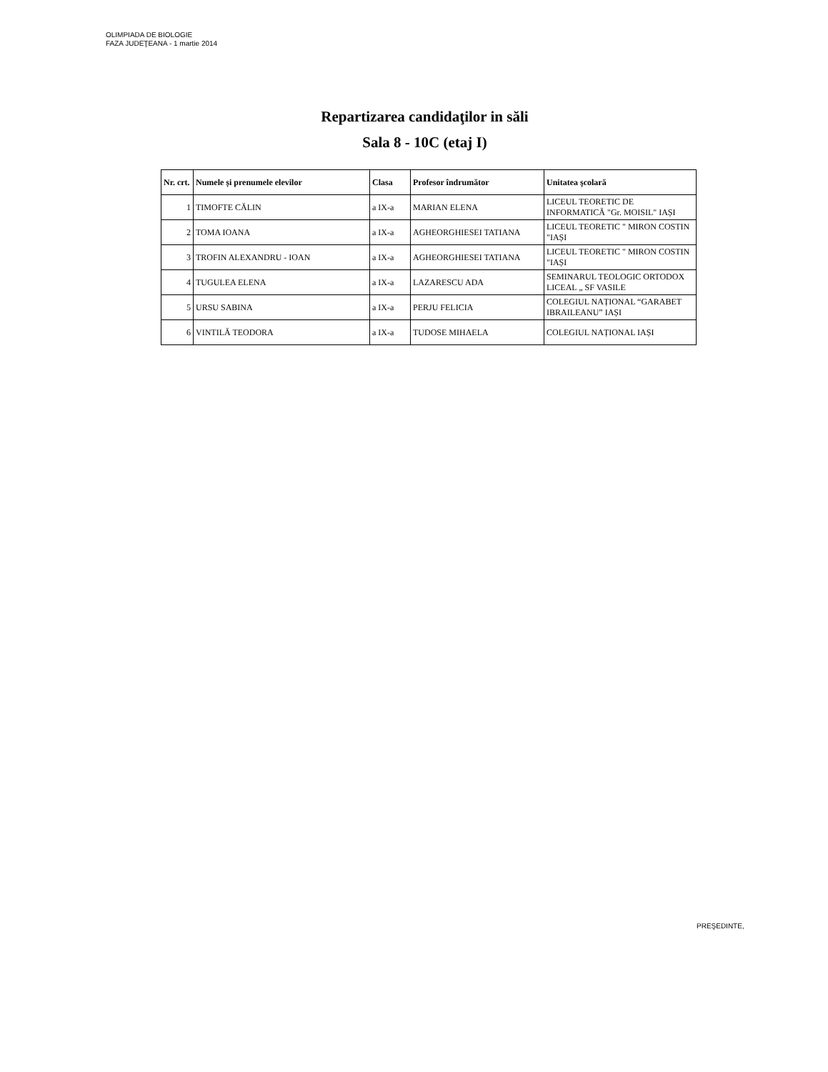OLIMPIADA DE BIOLOGIE
FAZA JUDEŢEANA - 1 martie 2014
Repartizarea candidaţilor in săli
Sala 8 - 10C (etaj I)
| Nr. crt. | Numele și prenumele elevilor | Clasa | Profesor îndrumător | Unitatea şcolară |
| --- | --- | --- | --- | --- |
| 1 | TIMOFTE CĂLIN | a IX-a | MARIAN ELENA | LICEUL TEORETIC DE INFORMATICĂ "Gr. MOISIL" IAȘI |
| 2 | TOMA IOANA | a IX-a | AGHEORGHIESEI TATIANA | LICEUL TEORETIC " MIRON COSTIN "IAȘI |
| 3 | TROFIN ALEXANDRU - IOAN | a IX-a | AGHEORGHIESEI TATIANA | LICEUL TEORETIC " MIRON COSTIN "IAȘI |
| 4 | TUGULEA ELENA | a IX-a | LAZARESCU ADA | SEMINARUL TEOLOGIC ORTODOX LICEAL „ SF VASILE |
| 5 | URSU SABINA | a IX-a | PERJU FELICIA | COLEGIUL NAȚIONAL “GARABET IBRAILEANU” IAȘI |
| 6 | VINTILĂ TEODORA | a IX-a | TUDOSE MIHAELA | COLEGIUL NAȚIONAL IAȘI |
PREŞEDINTE,